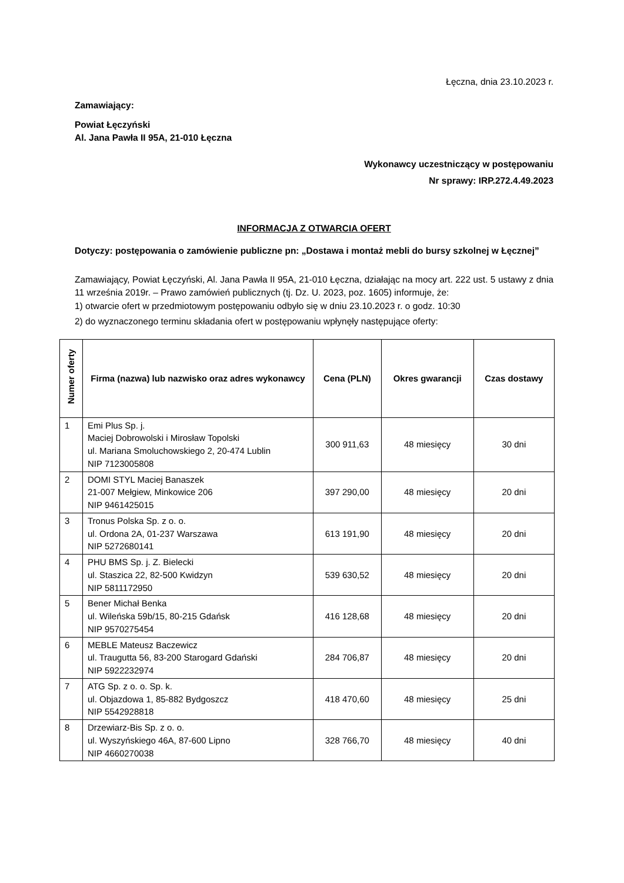Łęczna, dnia 23.10.2023 r.
Zamawiający:
Powiat Łęczyński
Al. Jana Pawła II 95A, 21-010 Łęczna
Wykonawcy uczestniczący w postępowaniu
Nr sprawy: IRP.272.4.49.2023
INFORMACJA Z OTWARCIA OFERT
Dotyczy: postępowania o zamówienie publiczne pn: „Dostawa i montaż mebli do bursy szkolnej w Łęcznej”
Zamawiający, Powiat Łęczyński, Al. Jana Pawła II 95A, 21-010 Łęczna, działając na mocy art. 222 ust. 5 ustawy z dnia 11 września 2019r. – Prawo zamówień publicznych (tj. Dz. U. 2023, poz. 1605) informuje, że:
1) otwarcie ofert w przedmiotowym postępowaniu odbyło się w dniu 23.10.2023 r. o godz. 10:30
2) do wyznaczonego terminu składania ofert w postępowaniu wpłynęły następujące oferty:
| Numer oferty | Firma (nazwa) lub nazwisko oraz adres wykonawcy | Cena (PLN) | Okres gwarancji | Czas dostawy |
| --- | --- | --- | --- | --- |
| 1 | Emi Plus Sp. j. Maciej Dobrowolski i Mirosław Topolski ul. Mariana Smoluchowskiego 2, 20-474 Lublin NIP 7123005808 | 300 911,63 | 48 miesięcy | 30 dni |
| 2 | DOMI STYL Maciej Banaszek 21-007 Mełgiew, Minkowice 206 NIP 9461425015 | 397 290,00 | 48 miesięcy | 20 dni |
| 3 | Tronus Polska Sp. z o. o. ul. Ordona 2A, 01-237 Warszawa NIP 5272680141 | 613 191,90 | 48 miesięcy | 20 dni |
| 4 | PHU BMS Sp. j. Z. Bielecki ul. Staszica 22, 82-500 Kwidzyn NIP 5811172950 | 539 630,52 | 48 miesięcy | 20 dni |
| 5 | Bener Michał Benka ul. Wileńska 59b/15, 80-215 Gdańsk NIP 9570275454 | 416 128,68 | 48 miesięcy | 20 dni |
| 6 | MEBLE Mateusz Baczewicz ul. Traugutta 56, 83-200 Starogard Gdański NIP 5922232974 | 284 706,87 | 48 miesięcy | 20 dni |
| 7 | ATG Sp. z o. o. Sp. k. ul. Objazdowa 1, 85-882 Bydgoszcz NIP 5542928818 | 418 470,60 | 48 miesięcy | 25 dni |
| 8 | Drzewiarz-Bis Sp. z o. o. ul. Wyszyńskiego 46A, 87-600 Lipno NIP 4660270038 | 328 766,70 | 48 miesięcy | 40 dni |